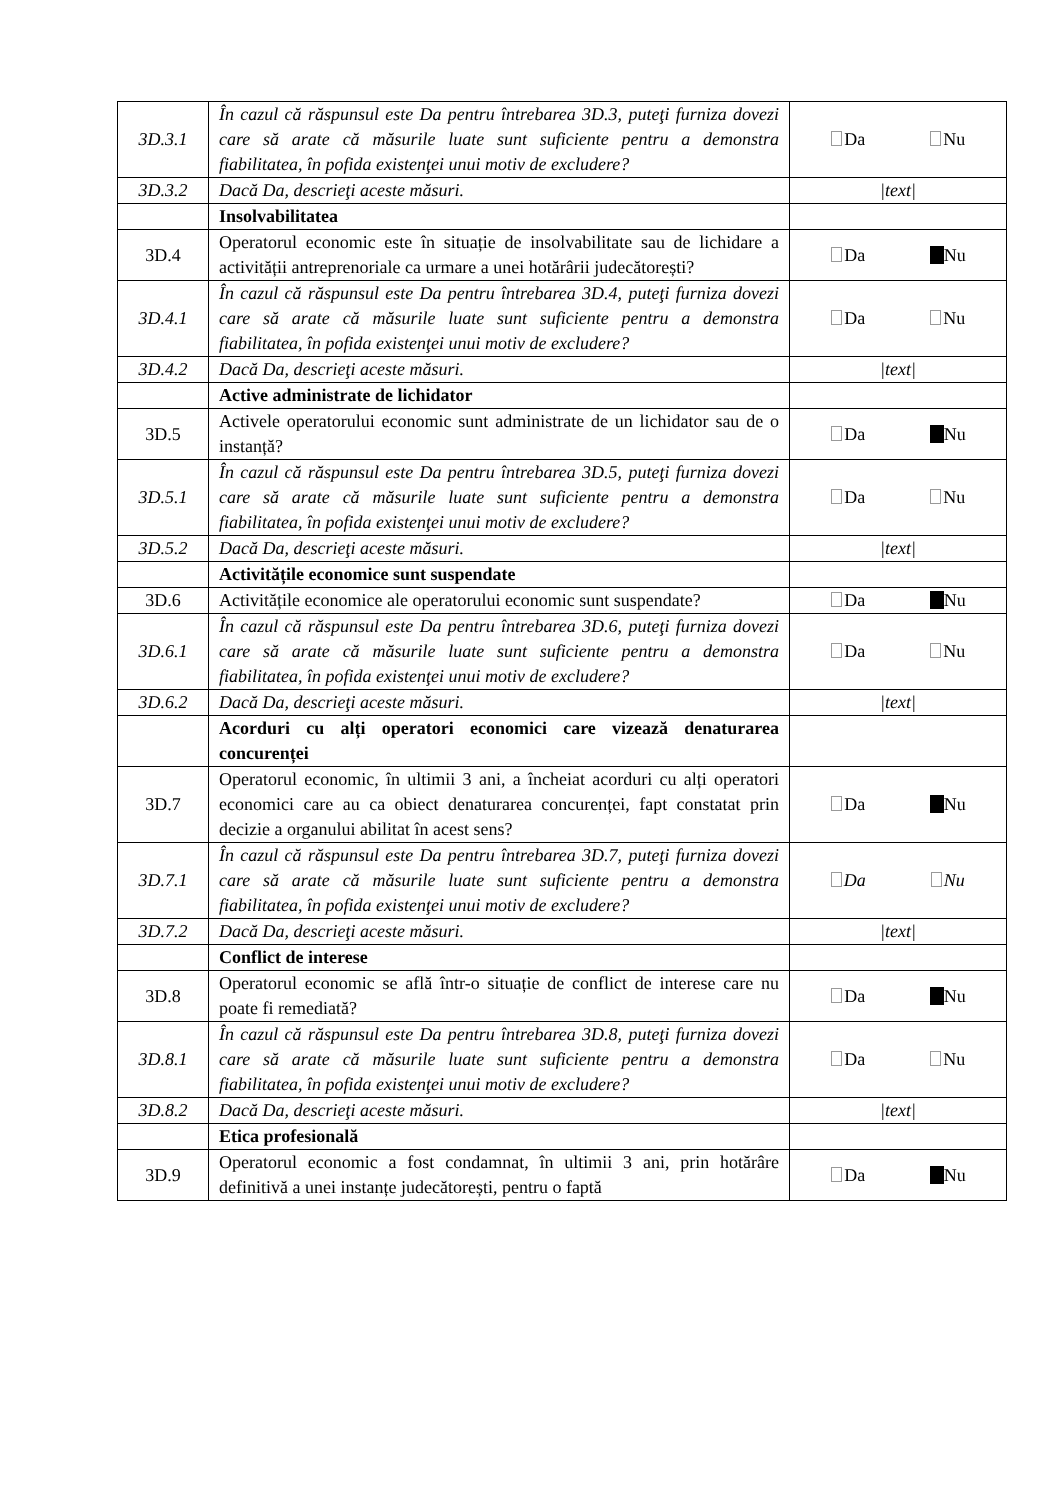| 3D.3.1 | În cazul că răspunsul este Da pentru întrebarea 3D.3, puteţi furniza dovezi care să arate că măsurile luate sunt suficiente pentru a demonstra fiabilitatea, în pofida existenţei unui motiv de excludere? | Da Nu |
| 3D.3.2 | Dacă Da, descrieţi aceste măsuri. | /text/ |
| | Insolvabilitatea | |
| 3D.4 | Operatorul economic este în situație de insolvabilitate sau de lichidare a activității antreprenoriale ca urmare a unei hotărârii judecătorești? | Da Nu |
| 3D.4.1 | În cazul că răspunsul este Da pentru întrebarea 3D.4, puteţi furniza dovezi care să arate că măsurile luate sunt suficiente pentru a demonstra fiabilitatea, în pofida existenţei unui motiv de excludere? | Da Nu |
| 3D.4.2 | Dacă Da, descrieţi aceste măsuri. | /text/ |
| | Active administrate de lichidator | |
| 3D.5 | Activele operatorului economic sunt administrate de un lichidator sau de o instanță? | Da Nu |
| 3D.5.1 | În cazul că răspunsul este Da pentru întrebarea 3D.5, puteţi furniza dovezi care să arate că măsurile luate sunt suficiente pentru a demonstra fiabilitatea, în pofida existenţei unui motiv de excludere? | Da Nu |
| 3D.5.2 | Dacă Da, descrieţi aceste măsuri. | /text/ |
| | Activitățile economice sunt suspendate | |
| 3D.6 | Activitățile economice ale operatorului economic sunt suspendate? | Da Nu |
| 3D.6.1 | În cazul că răspunsul este Da pentru întrebarea 3D.6, puteţi furniza dovezi care să arate că măsurile luate sunt suficiente pentru a demonstra fiabilitatea, în pofida existenţei unui motiv de excludere? | Da Nu |
| 3D.6.2 | Dacă Da, descrieţi aceste măsuri. | /text/ |
| | Acorduri cu alți operatori economici care vizează denaturarea concurenței | |
| 3D.7 | Operatorul economic, în ultimii 3 ani, a încheiat acorduri cu alți operatori economici care au ca obiect denaturarea concurenței, fapt constatat prin decizie a organului abilitat în acest sens? | Da Nu |
| 3D.7.1 | În cazul că răspunsul este Da pentru întrebarea 3D.7, puteţi furniza dovezi care să arate că măsurile luate sunt suficiente pentru a demonstra fiabilitatea, în pofida existenţei unui motiv de excludere? | Da Nu |
| 3D.7.2 | Dacă Da, descrieţi aceste măsuri. | /text/ |
| | Conflict de interese | |
| 3D.8 | Operatorul economic se află într-o situație de conflict de interese care nu poate fi remediată? | Da Nu |
| 3D.8.1 | În cazul că răspunsul este Da pentru întrebarea 3D.8, puteţi furniza dovezi care să arate că măsurile luate sunt suficiente pentru a demonstra fiabilitatea, în pofida existenţei unui motiv de excludere? | Da Nu |
| 3D.8.2 | Dacă Da, descrieţi aceste măsuri. | /text/ |
| | Etica profesională | |
| 3D.9 | Operatorul economic a fost condamnat, în ultimii 3 ani, prin hotărâre definitivă a unei instanțe judecătorești, pentru o faptă | Da Nu |